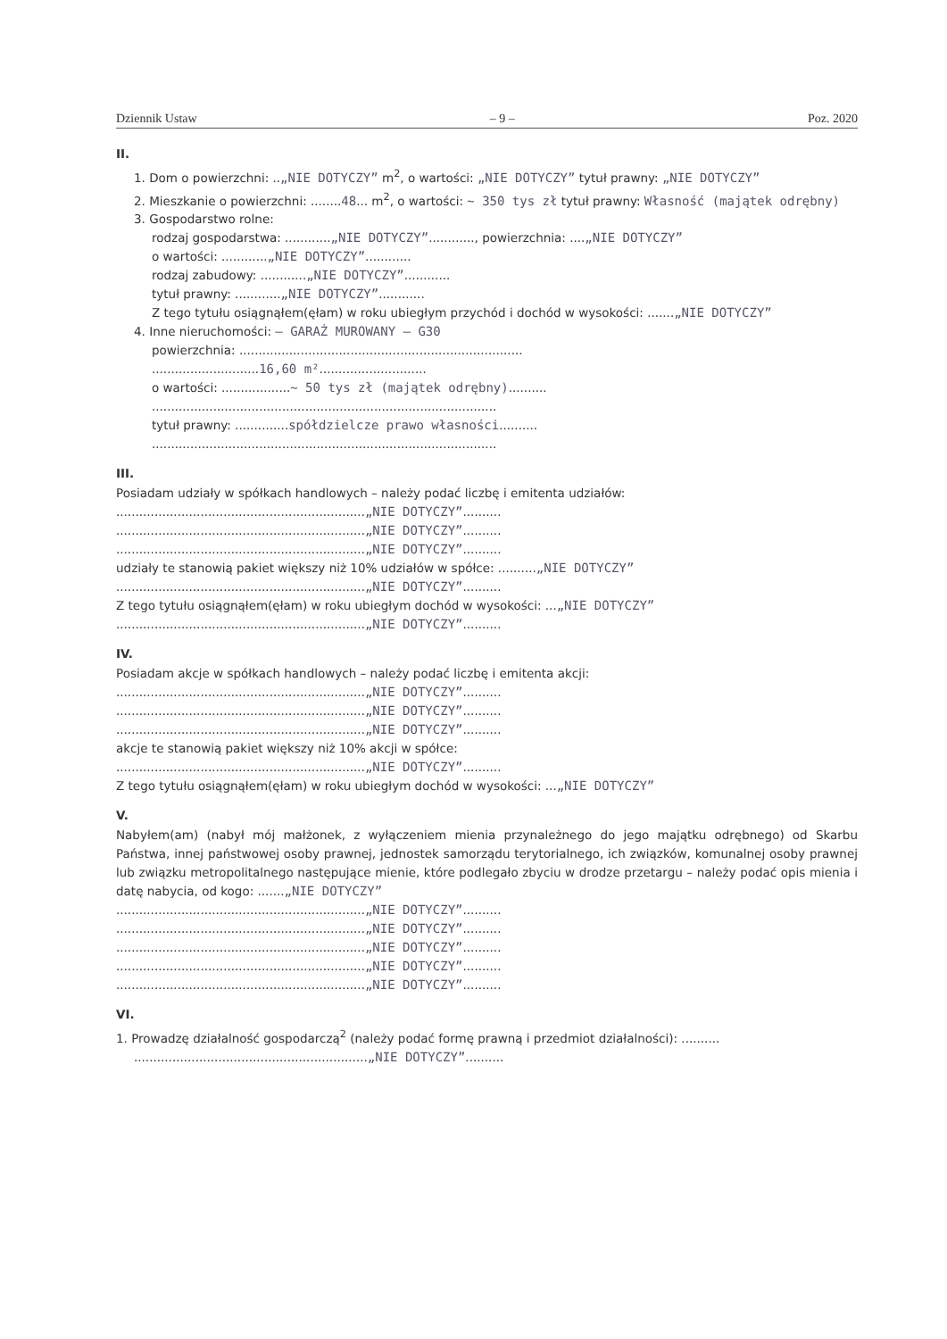Dziennik Ustaw – 9 – Poz. 2020
II.
1. Dom o powierzchni: ..„NIE DOTYCZY” m<sup>2</sup>, o wartości: „NIE DOTYCZY” tytuł prawny: „NIE DOTYCZY”
2. Mieszkanie o powierzchni: ........48... m<sup>2</sup>, o wartości: ~ 350 tys zł tytuł prawny: Własność (majątek odrębny)
3. Gospodarstwo rolne:
rodzaj gospodarstwa: ............„NIE DOTYCZY”............, powierzchnia: ....„NIE DOTYCZY”
o wartości: ............„NIE DOTYCZY”............
rodzaj zabudowy: ............„NIE DOTYCZY”............
tytuł prawny: ............„NIE DOTYCZY”............
Z tego tytułu osiągnąłem(ęłam) w roku ubiegłym przychód i dochód w wysokości: .......„NIE DOTYCZY”
4. Inne nieruchomości: – GARAŻ MUROWANY – G30
powierzchnia: ..........................................................................
............................16,60 m²............................
o wartości: ..................~ 50 tys zł (majątek odrębny)..........
..........................................................................................
tytuł prawny: ..............spółdzielcze prawo własności..........
..........................................................................................
III.
Posiadam udziały w spółkach handlowych – należy podać liczbę i emitenta udziałów:
.................................................................„NIE DOTYCZY”..........
.................................................................„NIE DOTYCZY”..........
.................................................................„NIE DOTYCZY”..........
udziały te stanowią pakiet większy niż 10% udziałów w spółce: ..........„NIE DOTYCZY”
.................................................................„NIE DOTYCZY”..........
Z tego tytułu osiągnąłem(ęłam) w roku ubiegłym dochód w wysokości: ...„NIE DOTYCZY”
.................................................................„NIE DOTYCZY”..........
IV.
Posiadam akcje w spółkach handlowych – należy podać liczbę i emitenta akcji:
.................................................................„NIE DOTYCZY”..........
.................................................................„NIE DOTYCZY”..........
.................................................................„NIE DOTYCZY”..........
akcje te stanowią pakiet większy niż 10% akcji w spółce:
.................................................................„NIE DOTYCZY”..........
Z tego tytułu osiągnąłem(ęłam) w roku ubiegłym dochód w wysokości: ...„NIE DOTYCZY”
V.
Nabyłem(am) (nabył mój małżonek, z wyłączeniem mienia przynależnego do jego majątku odrębnego) od Skarbu Państwa, innej państwowej osoby prawnej, jednostek samorządu terytorialnego, ich związków, komunalnej osoby prawnej lub związku metropolitalnego następujące mienie, które podlegało zbyciu w drodze przetargu – należy podać opis mienia i datę nabycia, od kogo: .......„NIE DOTYCZY”
.................................................................„NIE DOTYCZY”..........
.................................................................„NIE DOTYCZY”..........
.................................................................„NIE DOTYCZY”..........
.................................................................„NIE DOTYCZY”..........
.................................................................„NIE DOTYCZY”..........
VI.
1. Prowadzę działalność gospodarczą<sup>2</sup> (należy podać formę prawną i przedmiot działalności): ..........
.............................................................„NIE DOTYCZY”..........